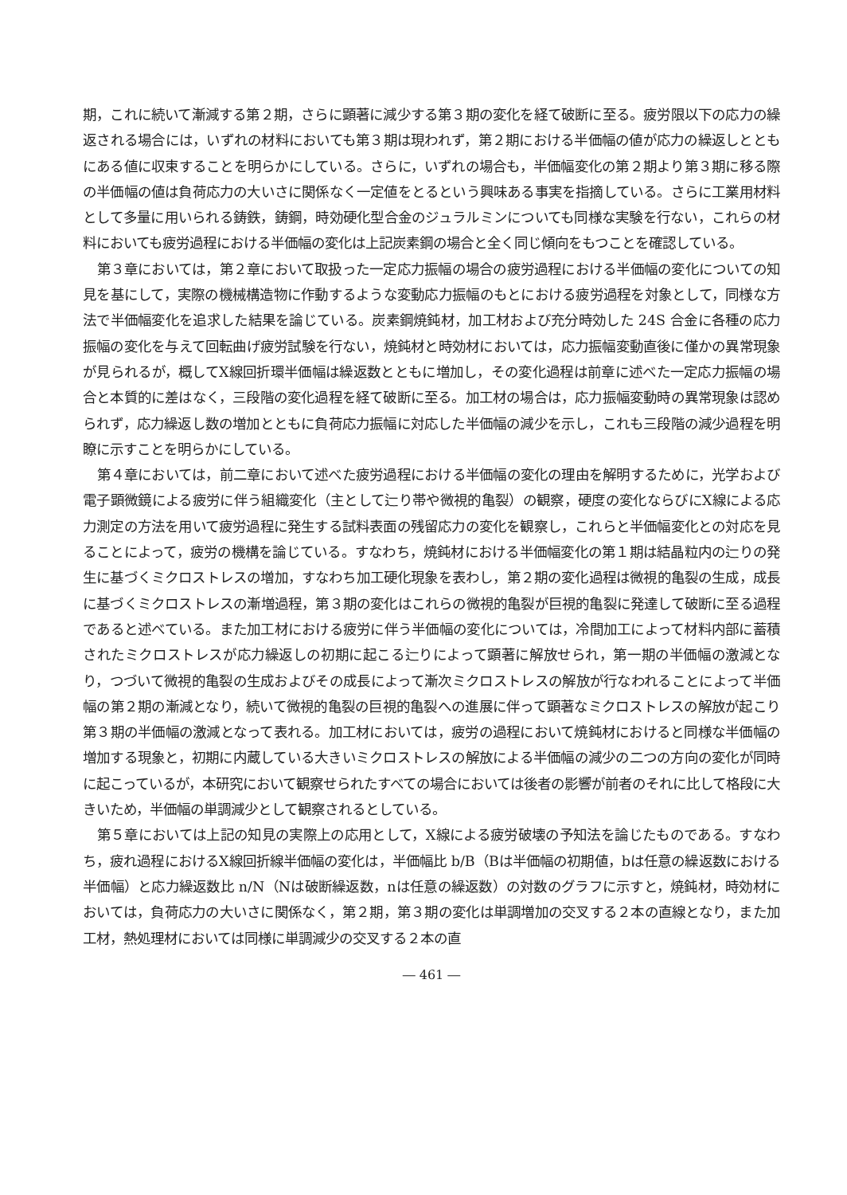期，これに続いて漸減する第２期，さらに顕著に減少する第３期の変化を経て破断に至る。疲労限以下の応力の繰返される場合には，いずれの材料においても第３期は現われず，第２期における半価幅の値が応力の繰返しとともにある値に収束することを明らかにしている。さらに，いずれの場合も，半価幅変化の第２期より第３期に移る際の半価幅の値は負荷応力の大いさに関係なく一定値をとるという興味ある事実を指摘している。さらに工業用材料として多量に用いられる鋳鉄，鋳鋼，時効硬化型合金のジュラルミンについても同様な実験を行ない，これらの材料においても疲労過程における半価幅の変化は上記炭素鋼の場合と全く同じ傾向をもつことを確認している。
第３章においては，第２章において取扱った一定応力振幅の場合の疲労過程における半価幅の変化についての知見を基にして，実際の機械構造物に作動するような変動応力振幅のもとにおける疲労過程を対象として，同様な方法で半価幅変化を追求した結果を論じている。炭素鋼焼鈍材，加工材および充分時効した 24S 合金に各種の応力振幅の変化を与えて回転曲げ疲労試験を行ない，焼鈍材と時効材においては，応力振幅変動直後に僅かの異常現象が見られるが，概してX線回折環半価幅は繰返数とともに増加し，その変化過程は前章に述べた一定応力振幅の場合と本質的に差はなく，三段階の変化過程を経て破断に至る。加工材の場合は，応力振幅変動時の異常現象は認められず，応力繰返し数の増加とともに負荷応力振幅に対応した半価幅の減少を示し，これも三段階の減少過程を明瞭に示すことを明らかにしている。
第４章においては，前二章において述べた疲労過程における半価幅の変化の理由を解明するために，光学および電子顕微鏡による疲労に伴う組織変化（主として辷り帯や微視的亀裂）の観察，硬度の変化ならびにX線による応力測定の方法を用いて疲労過程に発生する試料表面の残留応力の変化を観察し，これらと半価幅変化との対応を見ることによって，疲労の機構を論じている。すなわち，焼鈍材における半価幅変化の第１期は結晶粒内の辷りの発生に基づくミクロストレスの増加，すなわち加工硬化現象を表わし，第２期の変化過程は微視的亀裂の生成，成長に基づくミクロストレスの漸増過程，第３期の変化はこれらの微視的亀裂が巨視的亀裂に発達して破断に至る過程であると述べている。また加工材における疲労に伴う半価幅の変化については，冷間加工によって材料内部に蓄積されたミクロストレスが応力繰返しの初期に起こる辷りによって顕著に解放せられ，第一期の半価幅の激減となり，つづいて微視的亀裂の生成およびその成長によって漸次ミクロストレスの解放が行なわれることによって半価幅の第２期の漸減となり，続いて微視的亀裂の巨視的亀裂への進展に伴って顕著なミクロストレスの解放が起こり第３期の半価幅の激減となって表れる。加工材においては，疲労の過程において焼鈍材におけると同様な半価幅の増加する現象と，初期に内蔵している大きいミクロストレスの解放による半価幅の減少の二つの方向の変化が同時に起こっているが，本研究において観察せられたすべての場合においては後者の影響が前者のそれに比して格段に大きいため，半価幅の単調減少として観察されるとしている。
第５章においては上記の知見の実際上の応用として，X線による疲労破壊の予知法を論じたものである。すなわち，疲れ過程におけるX線回折線半価幅の変化は，半価幅比 b/B（Bは半価幅の初期値，bは任意の繰返数における半価幅）と応力繰返数比 n/N（Nは破断繰返数，nは任意の繰返数）の対数のグラフに示すと，焼鈍材，時効材においては，負荷応力の大いさに関係なく，第２期，第３期の変化は単調増加の交叉する２本の直線となり，また加工材，熱処理材においては同様に単調減少の交叉する２本の直
― 461 ―